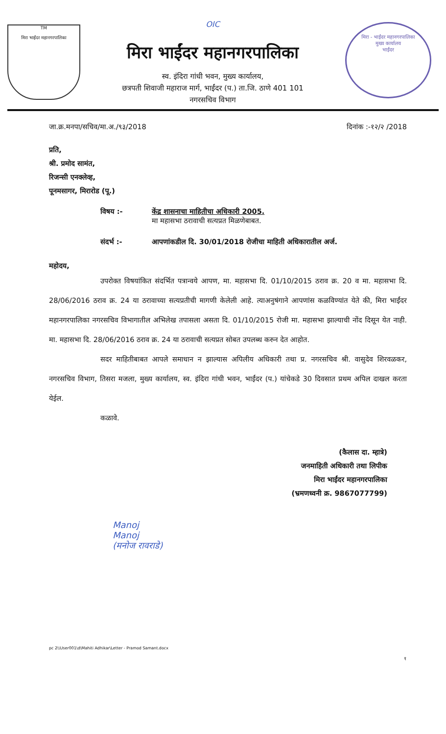TM
मिरा भाईंदर महानगरपालिका
OIC
मिरा भाईंदर महानगरपालिका
स्व. इंदिरा गांधी भवन, मुख्य कार्यालय,
छत्रपती शिवाजी महाराज मार्ग, भाईंदर (प.) ता.जि. ठाणे 401 101
नगरसचिव विभाग
मिरा - भाईंदर महानगरपालिका
मुख्य कार्यालय
भाईंदर
जा.क्र.मनपा/सचिव/मा.अ./९३/2018 दिनांक :-१२/२ /2018
प्रति,
श्री. प्रमोद सामंत,
रिजन्सी एनक्लेव्ह,
पूनमसागर, मिरारोड (पू.)
विषय :- केंद्र शासनाचा माहितीचा अधिकारी 2005.
मा महासभा ठरावाची सत्यप्रत मिळणेबाबत.
संदर्भ :- आपणांकडील दि. 30/01/2018 रोजीचा माहिती अधिकारातील अर्ज.
महोदय,
उपरोक्त विषयांकित संदर्भित पत्रान्वये आपण, मा. महासभा दि. 01/10/2015 ठराव क्र. 20 व मा. महासभा दि. 28/06/2016 ठराव क्र. 24 या ठरावाच्या सत्यप्रतीची मागणी केलेली आहे. त्याअनुषंगाने आपणांस कळविण्यांत येते की, मिरा भाईंदर महानगरपालिका नगरसचिव विभागातील अभिलेख तपासला असता दि. 01/10/2015 रोजी मा. महासभा झाल्याची नोंद दिसून येत नाही. मा. महासभा दि. 28/06/2016 ठराव क्र. 24 या ठरावाची सत्यप्रत सोबत उपलब्ध करुन देत आहोत.
सदर माहितीबाबत आपले समाधान न झाल्यास अपिलीय अधिकारी तथा प्र. नगरसचिव श्री. वासुदेव शिरवळकर, नगरसचिव विभाग, तिसरा मजला, मुख्य कार्यालय, स्व. इंदिरा गांधी भवन, भाईंदर (प.) यांचेकडे 30 दिवसात प्रथम अपिल दाखल करता येईल.
कळावे.
(कैलास दा. म्हात्रे)
जनमाहिती अधिकारी तथा लिपीक
मिरा भाईंदर महानगरपालिका
(भ्रमणध्वनी क्र. 9867077799)
Manoj
Manoj
(मनोज रावराडे)
pc 2\\User001\d\Mahiti Adhikar\Letter - Pramod Samant.docx
१